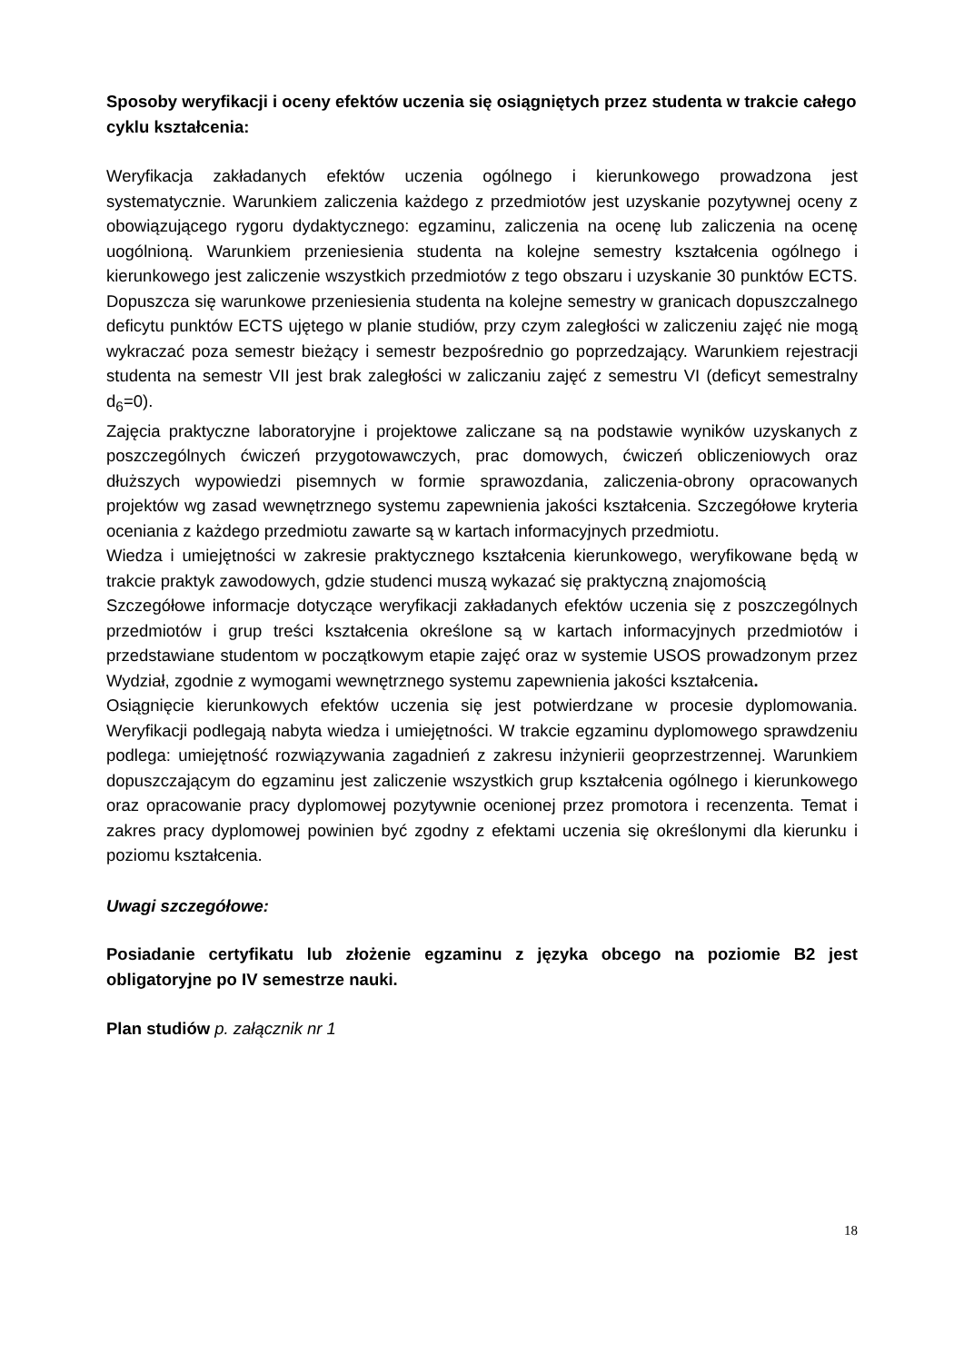Sposoby weryfikacji i oceny efektów uczenia się osiągniętych przez studenta w trakcie całego cyklu kształcenia:
Weryfikacja zakładanych efektów uczenia ogólnego i kierunkowego prowadzona jest systematycznie. Warunkiem zaliczenia każdego z przedmiotów jest uzyskanie pozytywnej oceny z obowiązującego rygoru dydaktycznego: egzaminu, zaliczenia na ocenę lub zaliczenia na ocenę uogólnioną. Warunkiem przeniesienia studenta na kolejne semestry kształcenia ogólnego i kierunkowego jest zaliczenie wszystkich przedmiotów z tego obszaru i uzyskanie 30 punktów ECTS. Dopuszcza się warunkowe przeniesienia studenta na kolejne semestry w granicach dopuszczalnego deficytu punktów ECTS ujętego w planie studiów, przy czym zaległości w zaliczeniu zajęć nie mogą wykraczać poza semestr bieżący i semestr bezpośrednio go poprzedzający. Warunkiem rejestracji studenta na semestr VII jest brak zaległości w zaliczaniu zajęć z semestru VI (deficyt semestralny d<sub>6</sub>=0).
Zajęcia praktyczne laboratoryjne i projektowe zaliczane są na podstawie wyników uzyskanych z poszczególnych ćwiczeń przygotowawczych, prac domowych, ćwiczeń obliczeniowych oraz dłuższych wypowiedzi pisemnych w formie sprawozdania, zaliczenia-obrony opracowanych projektów wg zasad wewnętrznego systemu zapewnienia jakości kształcenia. Szczegółowe kryteria oceniania z każdego przedmiotu zawarte są w kartach informacyjnych przedmiotu.
Wiedza i umiejętności w zakresie praktycznego kształcenia kierunkowego, weryfikowane będą w trakcie praktyk zawodowych, gdzie studenci muszą wykazać się praktyczną znajomością
Szczegółowe informacje dotyczące weryfikacji zakładanych efektów uczenia się z poszczególnych przedmiotów i grup treści kształcenia określone są w kartach informacyjnych przedmiotów i przedstawiane studentom w początkowym etapie zajęć oraz w systemie USOS prowadzonym przez Wydział, zgodnie z wymogami wewnętrznego systemu zapewnienia jakości kształcenia.
Osiągnięcie kierunkowych efektów uczenia się jest potwierdzane w procesie dyplomowania. Weryfikacji podlegają nabyta wiedza i umiejętności. W trakcie egzaminu dyplomowego sprawdzeniu podlega: umiejętność rozwiązywania zagadnień z zakresu inżynierii geoprzestrzennej. Warunkiem dopuszczającym do egzaminu jest zaliczenie wszystkich grup kształcenia ogólnego i kierunkowego oraz opracowanie pracy dyplomowej pozytywnie ocenionej przez promotora i recenzenta. Temat i zakres pracy dyplomowej powinien być zgodny z efektami uczenia się określonymi dla kierunku i poziomu kształcenia.
Uwagi szczegółowe:
Posiadanie certyfikatu lub złożenie egzaminu z języka obcego na poziomie B2 jest obligatoryjne po IV semestrze nauki.
Plan studiów p. załącznik nr 1
18